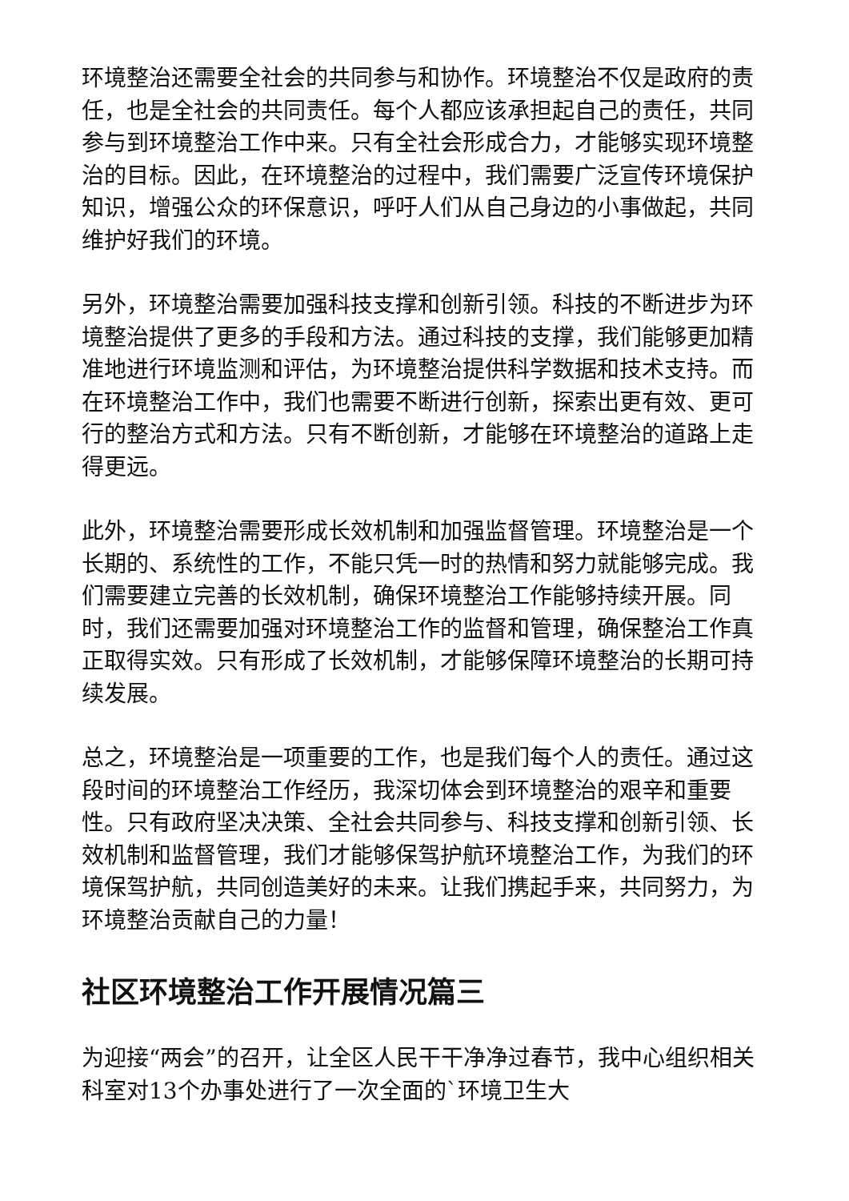环境整治还需要全社会的共同参与和协作。环境整治不仅是政府的责任，也是全社会的共同责任。每个人都应该承担起自己的责任，共同参与到环境整治工作中来。只有全社会形成合力，才能够实现环境整治的目标。因此，在环境整治的过程中，我们需要广泛宣传环境保护知识，增强公众的环保意识，呼吁人们从自己身边的小事做起，共同维护好我们的环境。
另外，环境整治需要加强科技支撑和创新引领。科技的不断进步为环境整治提供了更多的手段和方法。通过科技的支撑，我们能够更加精准地进行环境监测和评估，为环境整治提供科学数据和技术支持。而在环境整治工作中，我们也需要不断进行创新，探索出更有效、更可行的整治方式和方法。只有不断创新，才能够在环境整治的道路上走得更远。
此外，环境整治需要形成长效机制和加强监督管理。环境整治是一个长期的、系统性的工作，不能只凭一时的热情和努力就能够完成。我们需要建立完善的长效机制，确保环境整治工作能够持续开展。同时，我们还需要加强对环境整治工作的监督和管理，确保整治工作真正取得实效。只有形成了长效机制，才能够保障环境整治的长期可持续发展。
总之，环境整治是一项重要的工作，也是我们每个人的责任。通过这段时间的环境整治工作经历，我深切体会到环境整治的艰辛和重要性。只有政府坚决决策、全社会共同参与、科技支撑和创新引领、长效机制和监督管理，我们才能够保驾护航环境整治工作，为我们的环境保驾护航，共同创造美好的未来。让我们携起手来，共同努力，为环境整治贡献自己的力量！
社区环境整治工作开展情况篇三
为迎接“两会”的召开，让全区人民干干净净过春节，我中心组织相关科室对13个办事处进行了一次全面的`环境卫生大